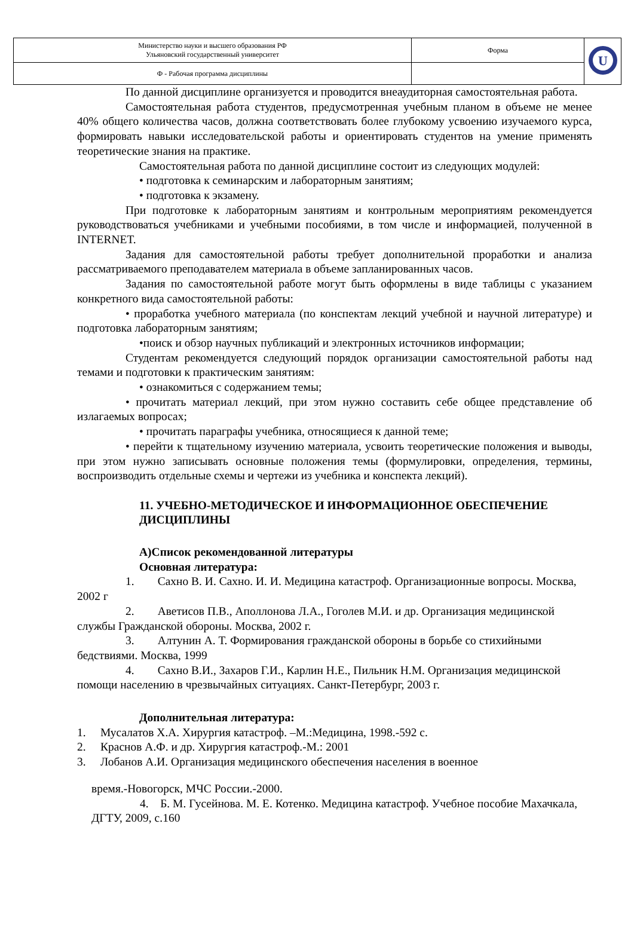| Министерство науки и высшего образования РФ Ульяновский государственный университет | Форма | U |
| Ф - Рабочая программа дисциплины | | |
По данной дисциплине организуется и проводится внеаудиторная самостоятельная работа.
Самостоятельная работа студентов, предусмотренная учебным планом в объеме не менее 40% общего количества часов, должна соответствовать более глубокому усвоению изучаемого курса, формировать навыки исследовательской работы и ориентировать студентов на умение применять теоретические знания на практике.
Самостоятельная работа по данной дисциплине состоит из следующих модулей:
• подготовка к семинарским и лабораторным занятиям;
• подготовка к экзамену.
При подготовке к лабораторным занятиям и контрольным мероприятиям рекомендуется руководствоваться учебниками и учебными пособиями, в том числе и информацией, полученной в INTERNET.
Задания для самостоятельной работы требует дополнительной проработки и анализа рассматриваемого преподавателем материала в объеме запланированных часов.
Задания по самостоятельной работе могут быть оформлены в виде таблицы с указанием конкретного вида самостоятельной работы:
• проработка учебного материала (по конспектам лекций учебной и научной литературе) и подготовка лабораторным занятиям;
•поиск и обзор научных публикаций и электронных источников информации;
Студентам рекомендуется следующий порядок организации самостоятельной работы над темами и подготовки к практическим занятиям:
• ознакомиться с содержанием темы;
• прочитать материал лекций, при этом нужно составить себе общее представление об излагаемых вопросах;
• прочитать параграфы учебника, относящиеся к данной теме;
• перейти к тщательному изучению материала, усвоить теоретические положения и выводы, при этом нужно записывать основные положения темы (формулировки, определения, термины, воспроизводить отдельные схемы и чертежи из учебника и конспекта лекций).
11. УЧЕБНО-МЕТОДИЧЕСКОЕ И ИНФОРМАЦИОННОЕ ОБЕСПЕЧЕНИЕ ДИСЦИПЛИНЫ
А)Список рекомендованной литературы
Основная литература:
1. Сахно В. И. Сахно. И. И. Медицина катастроф. Организационные вопросы. Москва, 2002 г
2. Аветисов П.В., Аполлонова Л.А., Гоголев М.И. и др. Организация медицинской службы Гражданской обороны. Москва, 2002 г.
3. Алтунин А. Т. Формирования гражданской обороны в борьбе со стихийными бедствиями. Москва, 1999
4. Сахно В.И., Захаров Г.И., Карлин Н.Е., Пильник Н.М. Организация медицинской помощи населению в чрезвычайных ситуациях. Санкт-Петербург, 2003 г.
Дополнительная литература:
1. Мусалатов Х.А. Хирургия катастроф. –М.:Медицина, 1998.-592 с.
2. Краснов А.Ф. и др. Хирургия катастроф.-М.: 2001
3. Лобанов А.И. Организация медицинского обеспечения населения в военное
время.-Новогорск, МЧС России.-2000.
4. Б. М. Гусейнова. М. Е. Котенко. Медицина катастроф. Учебное пособие Махачкала, ДГТУ, 2009, с.160